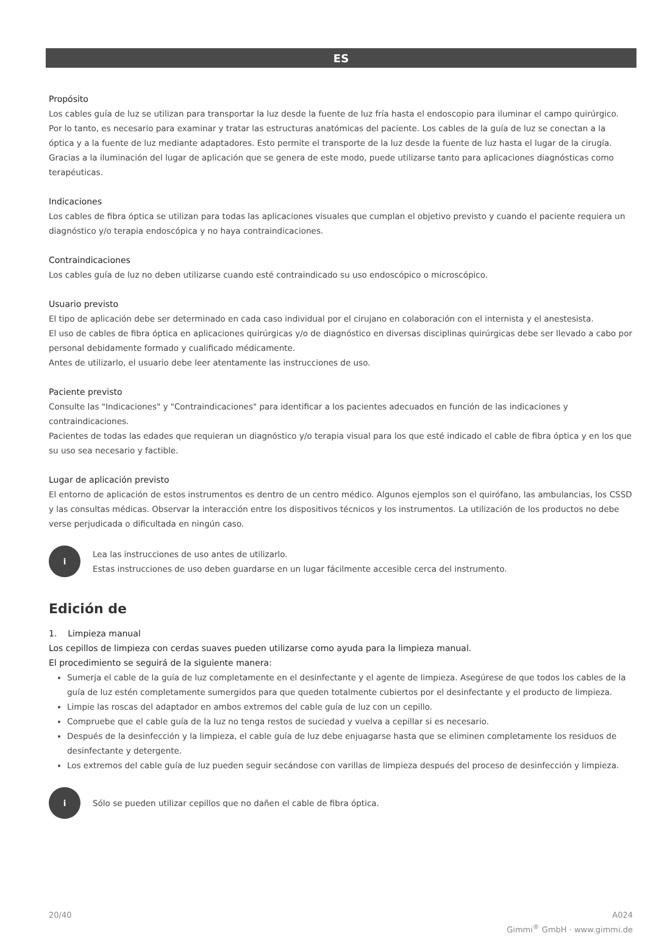ES
Propósito
Los cables guía de luz se utilizan para transportar la luz desde la fuente de luz fría hasta el endoscopio para iluminar el campo quirúrgico. Por lo tanto, es necesario para examinar y tratar las estructuras anatómicas del paciente. Los cables de la guía de luz se conectan a la óptica y a la fuente de luz mediante adaptadores. Esto permite el transporte de la luz desde la fuente de luz hasta el lugar de la cirugía. Gracias a la iluminación del lugar de aplicación que se genera de este modo, puede utilizarse tanto para aplicaciones diagnósticas como terapéuticas.
Indicaciones
Los cables de fibra óptica se utilizan para todas las aplicaciones visuales que cumplan el objetivo previsto y cuando el paciente requiera un diagnóstico y/o terapia endoscópica y no haya contraindicaciones.
Contraindicaciones
Los cables guía de luz no deben utilizarse cuando esté contraindicado su uso endoscópico o microscópico.
Usuario previsto
El tipo de aplicación debe ser determinado en cada caso individual por el cirujano en colaboración con el internista y el anestesista.
El uso de cables de fibra óptica en aplicaciones quirúrgicas y/o de diagnóstico en diversas disciplinas quirúrgicas debe ser llevado a cabo por personal debidamente formado y cualificado médicamente.
Antes de utilizarlo, el usuario debe leer atentamente las instrucciones de uso.
Paciente previsto
Consulte las "Indicaciones" y "Contraindicaciones" para identificar a los pacientes adecuados en función de las indicaciones y contraindicaciones.
Pacientes de todas las edades que requieran un diagnóstico y/o terapia visual para los que esté indicado el cable de fibra óptica y en los que su uso sea necesario y factible.
Lugar de aplicación previsto
El entorno de aplicación de estos instrumentos es dentro de un centro médico. Algunos ejemplos son el quirófano, las ambulancias, los CSSD y las consultas médicas. Observar la interacción entre los dispositivos técnicos y los instrumentos. La utilización de los productos no debe verse perjudicada o dificultada en ningún caso.
i
Lea las instrucciones de uso antes de utilizarlo.
Estas instrucciones de uso deben guardarse en un lugar fácilmente accesible cerca del instrumento.
Edición de
1. Limpieza manual
Los cepillos de limpieza con cerdas suaves pueden utilizarse como ayuda para la limpieza manual.
El procedimiento se seguirá de la siguiente manera:
Sumerja el cable de la guía de luz completamente en el desinfectante y el agente de limpieza. Asegúrese de que todos los cables de la guía de luz estén completamente sumergidos para que queden totalmente cubiertos por el desinfectante y el producto de limpieza.
Limpie las roscas del adaptador en ambos extremos del cable guía de luz con un cepillo.
Compruebe que el cable guía de la luz no tenga restos de suciedad y vuelva a cepillar si es necesario.
Después de la desinfección y la limpieza, el cable guía de luz debe enjuagarse hasta que se eliminen completamente los residuos de desinfectante y detergente.
Los extremos del cable guía de luz pueden seguir secándose con varillas de limpieza después del proceso de desinfección y limpieza.
i
Sólo se pueden utilizar cepillos que no dañen el cable de fibra óptica.
20/40 A024
Gimmi<sup>®</sup> GmbH · www.gimmi.de